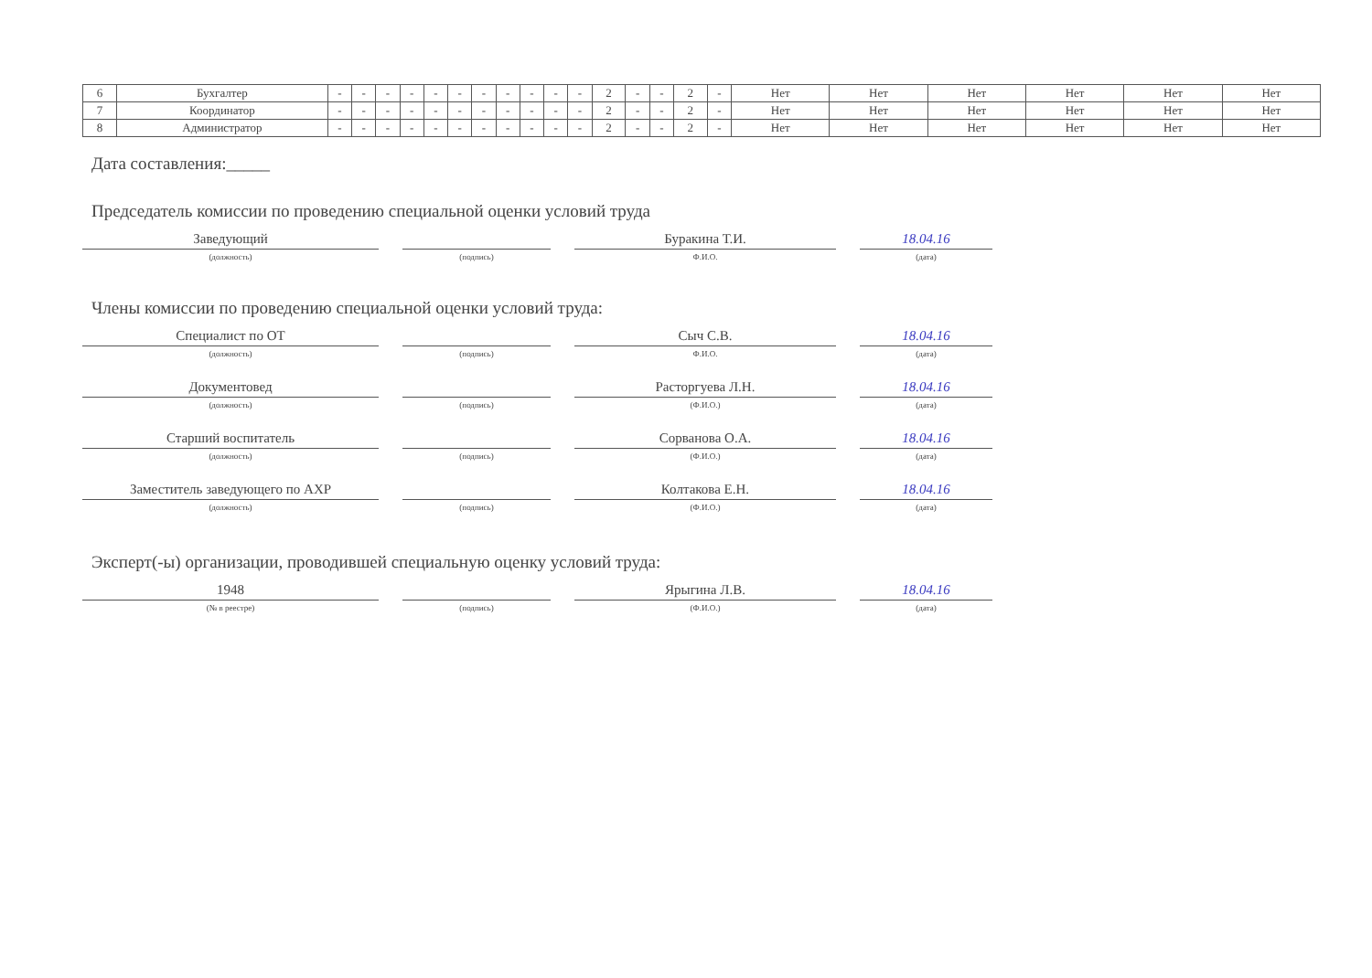| 6 | Бухгалтер | - | - | - | - | - | - | - | - | - | - | - | 2 | - | - | 2 | - | Нет | Нет | Нет | Нет | Нет | Нет |
| 7 | Координатор | - | - | - | - | - | - | - | - | - | - | - | 2 | - | - | 2 | - | Нет | Нет | Нет | Нет | Нет | Нет |
| 8 | Администратор | - | - | - | - | - | - | - | - | - | - | - | 2 | - | - | 2 | - | Нет | Нет | Нет | Нет | Нет | Нет |
Дата составления:_____
Председатель комиссии по проведению специальной оценки условий труда
Заведующий
(должность)
(подпись)
Буракина Т.И.
Ф.И.О.
18.04.16
(дата)
Члены комиссии по проведению специальной оценки условий труда:
Специалист по ОТ
(должность)
(подпись)
Сыч С.В.
Ф.И.О.
18.04.16
(дата)
Документовед
(должность)
(подпись)
Расторгуева Л.Н.
(Ф.И.О.)
18.04.16
(дата)
Старший воспитатель
(должность)
(подпись)
Сорванова О.А.
(Ф.И.О.)
18.04.16
(дата)
Заместитель заведующего по АХР
(должность)
(подпись)
Колтакова Е.Н.
(Ф.И.О.)
18.04.16
(дата)
Эксперт(-ы) организации, проводившей специальную оценку условий труда:
1948
(№ в реестре)
(подпись)
Ярыгина Л.В.
(Ф.И.О.)
18.04.16
(дата)